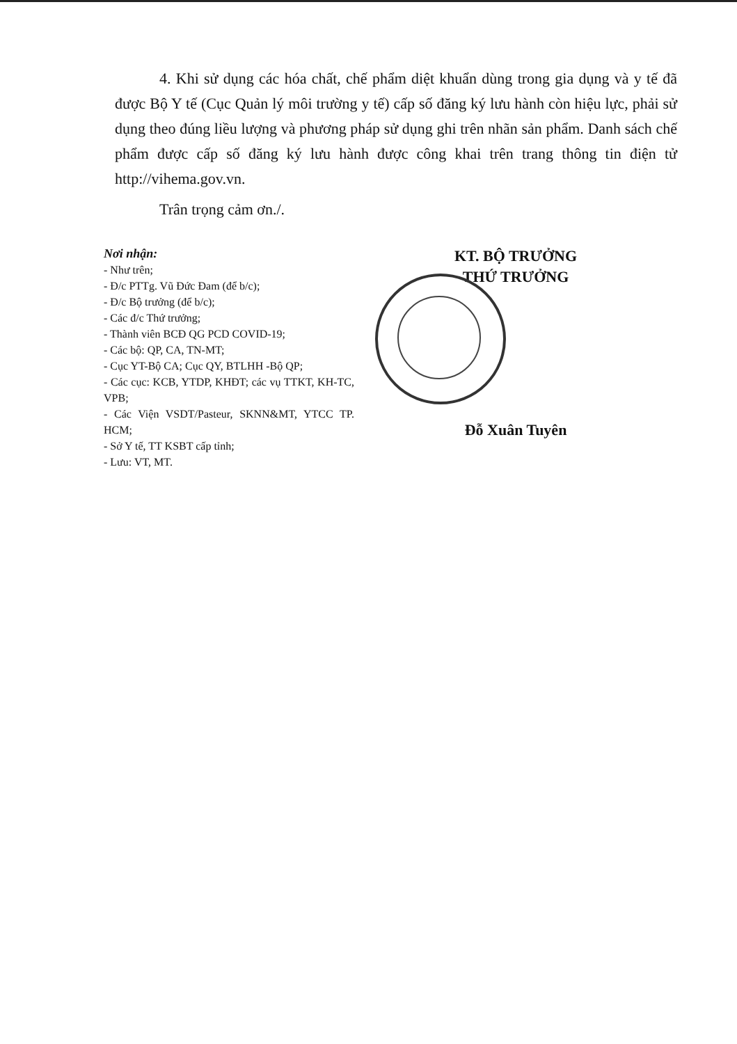4. Khi sử dụng các hóa chất, chế phẩm diệt khuẩn dùng trong gia dụng và y tế đã được Bộ Y tế (Cục Quản lý môi trường y tế) cấp số đăng ký lưu hành còn hiệu lực, phải sử dụng theo đúng liều lượng và phương pháp sử dụng ghi trên nhãn sản phẩm. Danh sách chế phẩm được cấp số đăng ký lưu hành được công khai trên trang thông tin điện tử http://vihema.gov.vn.
Trân trọng cảm ơn./.
Nơi nhận:
- Như trên;
- Đ/c PTTg. Vũ Đức Đam (để b/c);
- Đ/c Bộ trưởng (để b/c);
- Các đ/c Thứ trưởng;
- Thành viên BCĐ QG PCD COVID-19;
- Các bộ: QP, CA, TN-MT;
- Cục YT-Bộ CA; Cục QY, BTLHH -Bộ QP;
- Các cục: KCB, YTDP, KHĐT; các vụ TTKT, KH-TC, VPB;
- Các Viện VSDT/Pasteur, SKNN&MT, YTCC TP. HCM;
- Sở Y tế, TT KSBT cấp tỉnh;
- Lưu: VT, MT.
KT. BỘ TRƯỞNG
THỨ TRƯỞNG
Đỗ Xuân Tuyên